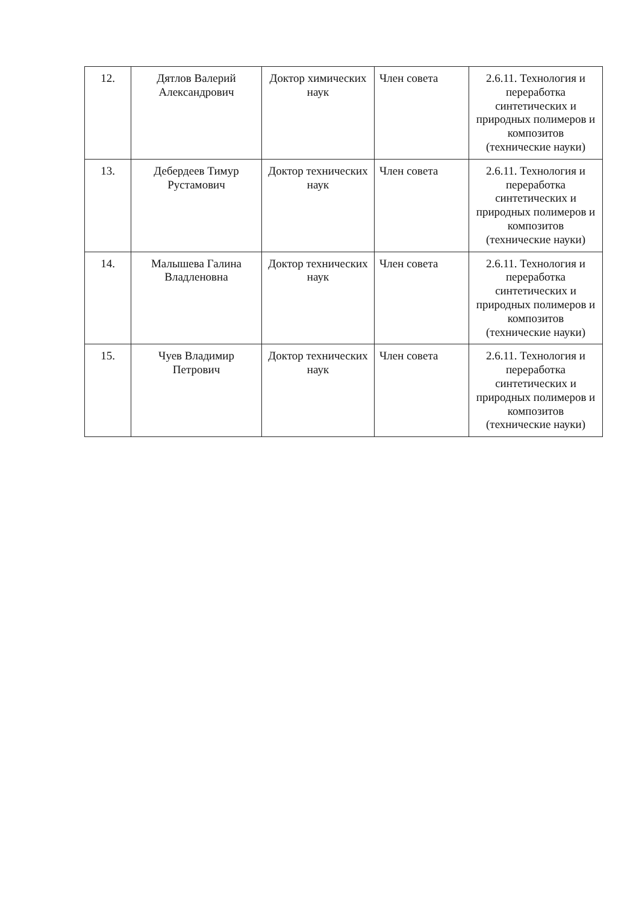| 12. | Дятлов Валерий Александрович | Доктор химических наук | Член совета | 2.6.11. Технология и переработка синтетических и природных полимеров и композитов (технические науки) |
| 13. | Дебердеев Тимур Рустамович | Доктор технических наук | Член совета | 2.6.11. Технология и переработка синтетических и природных полимеров и композитов (технические науки) |
| 14. | Малышева Галина Владленовна | Доктор технических наук | Член совета | 2.6.11. Технология и переработка синтетических и природных полимеров и композитов (технические науки) |
| 15. | Чуев Владимир Петрович | Доктор технических наук | Член совета | 2.6.11. Технология и переработка синтетических и природных полимеров и композитов (технические науки) |